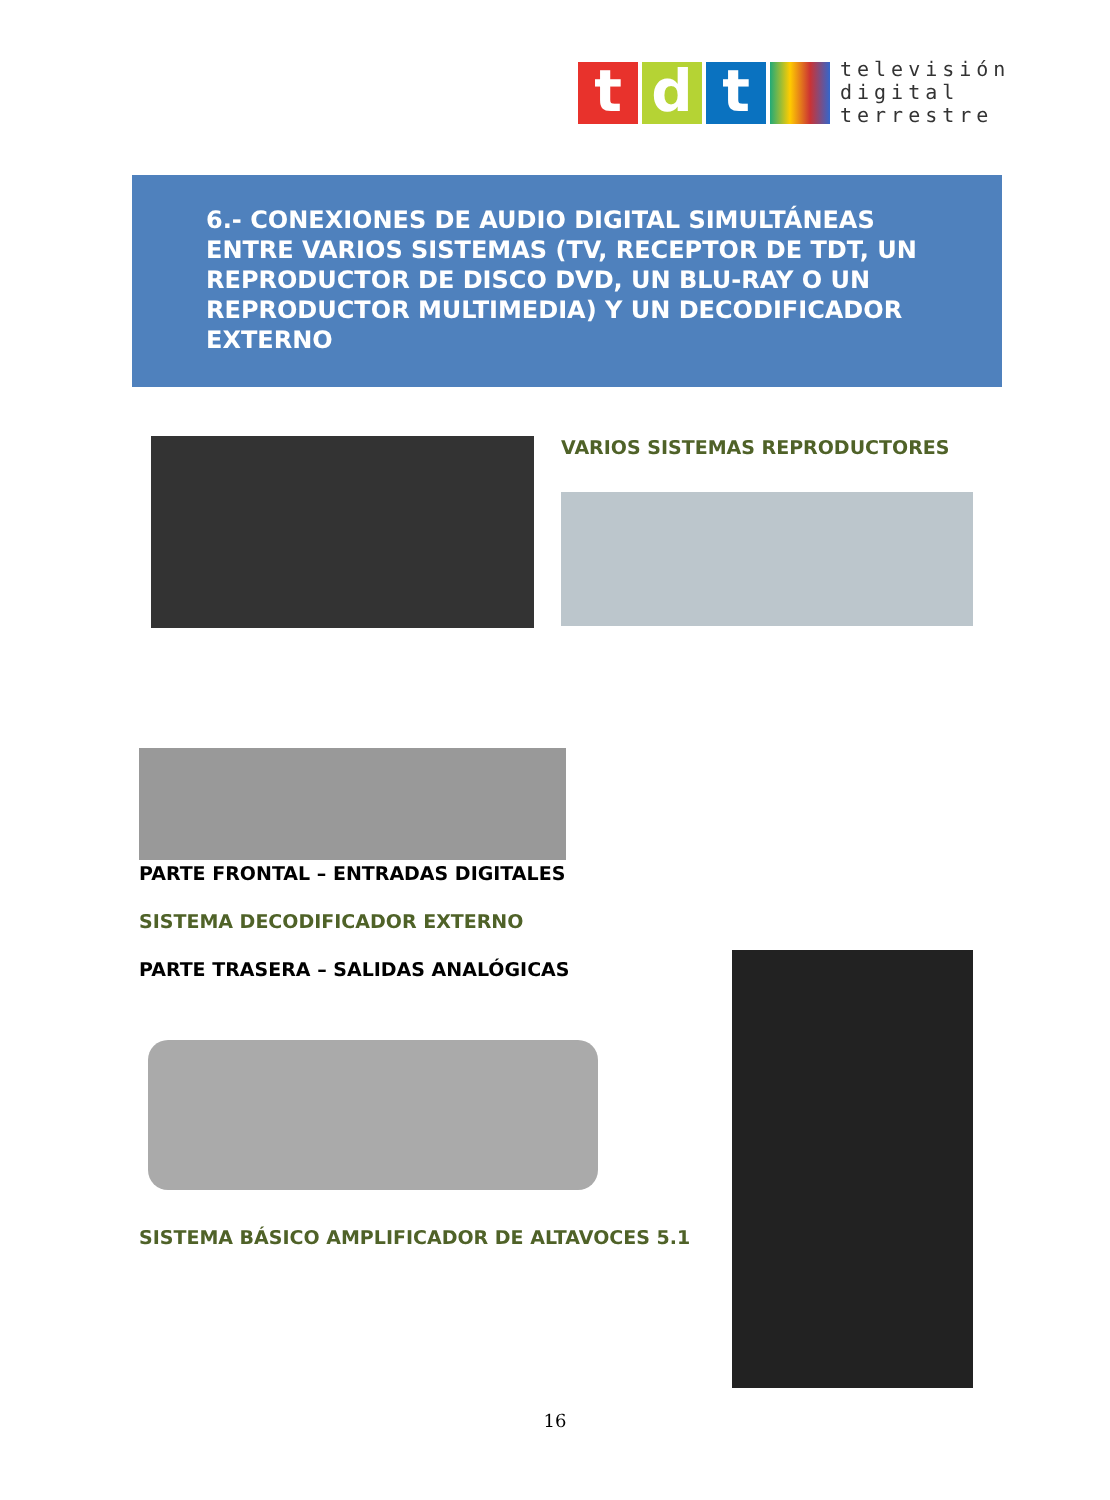t d t
televisión
digital
terrestre
6.- CONEXIONES DE AUDIO DIGITAL SIMULTÁNEAS ENTRE VARIOS SISTEMAS (TV, RECEPTOR DE TDT, UN REPRODUCTOR DE DISCO DVD, UN BLU-RAY O UN REPRODUCTOR MULTIMEDIA) Y UN DECODIFICADOR EXTERNO
VARIOS SISTEMAS REPRODUCTORES
PARTE FRONTAL – ENTRADAS DIGITALES
SISTEMA DECODIFICADOR EXTERNO
PARTE TRASERA – SALIDAS ANALÓGICAS
SISTEMA BÁSICO AMPLIFICADOR DE ALTAVOCES 5.1
16